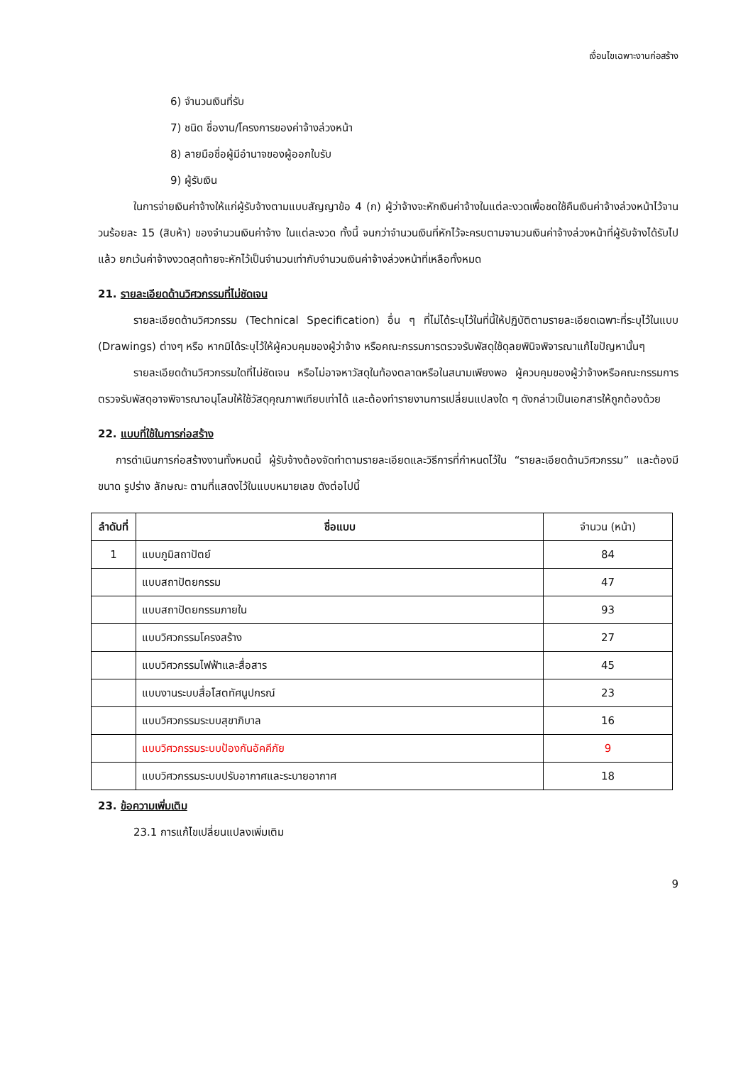เงื่อนไขเฉพาะงานก่อสร้าง
6) จำนวนเงินที่รับ
7) ชนิด ชื่องาน/โครงการของค่าจ้างล่วงหน้า
8) ลายมือชื่อผู้มีอำนาจของผู้ออกใบรับ
9) ผู้รับเงิน
ในการจ่ายเงินค่าจ้างให้แก่ผู้รับจ้างตามแบบสัญญาข้อ 4 (ก) ผู้ว่าจ้างจะหักเงินค่าจ้างในแต่ละงวดเพื่อชดใช้คืนเงินค่าจ้างล่วงหน้าไว้จานวนร้อยละ 15 (สิบห้า) ของจำนวนเงินค่าจ้าง ในแต่ละงวด ทั้งนี้ จนกว่าจำนวนเงินที่หักไว้จะครบตามจานวนเงินค่าจ้างล่วงหน้าที่ผู้รับจ้างได้รับไปแล้ว ยกเว้นค่าจ้างงวดสุดท้ายจะหักไว้เป็นจำนวนเท่ากับจำนวนเงินค่าจ้างล่วงหน้าที่เหลือทั้งหมด
21. รายละเอียดด้านวิศวกรรมที่ไม่ชัดเจน
รายละเอียดด้านวิศวกรรม (Technical Specification) อื่น ๆ ที่ไม่ได้ระบุไว้ในที่นี้ให้ปฏิบัติตามรายละเอียดเฉพาะที่ระบุไว้ในแบบ (Drawings) ต่างๆ หรือ หากมิได้ระบุไว้ให้ผู้ควบคุมของผู้ว่าจ้าง หรือคณะกรรมการตรวจรับพัสดุใช้ดุลยพินิจพิจารณาแก้ไขปัญหานั้นๆ
รายละเอียดด้านวิศวกรรมใดที่ไม่ชัดเจน หรือไม่อาจหาวัสดุในท้องตลาดหรือในสนามเพียงพอ ผู้ควบคุมของผู้ว่าจ้างหรือคณะกรรมการตรวจรับพัสดุอาจพิจารณาอนุโลมให้ใช้วัสดุคุณภาพเทียบเท่าได้ และต้องทำรายงานการเปลี่ยนแปลงใด ๆ ดังกล่าวเป็นเอกสารให้ถูกต้องด้วย
22. แบบที่ใช้ในการก่อสร้าง
การดำเนินการก่อสร้างงานทั้งหมดนี้ ผู้รับจ้างต้องจัดทำตามรายละเอียดและวิธีการที่กำหนดไว้ใน “รายละเอียดด้านวิศวกรรม” และต้องมีขนาด รูปร่าง ลักษณะ ตามที่แสดงไว้ในแบบหมายเลข ดังต่อไปนี้
| ลำดับที่ | ชื่อแบบ | จำนวน (หน้า) |
| --- | --- | --- |
| 1 | แบบภูมิสถาปัตย์ | 84 |
| | แบบสถาปัตยกรรม | 47 |
| | แบบสถาปัตยกรรมภายใน | 93 |
| | แบบวิศวกรรมโครงสร้าง | 27 |
| | แบบวิศวกรรมไฟฟ้าและสื่อสาร | 45 |
| | แบบงานระบบสื่อโสตทัศนูปกรณ์ | 23 |
| | แบบวิศวกรรมระบบสุขาภิบาล | 16 |
| | แบบวิศวกรรมระบบป้องกันอัคคีภัย | 9 |
| | แบบวิศวกรรมระบบปรับอากาศและระบายอากาศ | 18 |
23. ข้อความเพิ่มเติม
23.1 การแก้ไขเปลี่ยนแปลงเพิ่มเติม
9